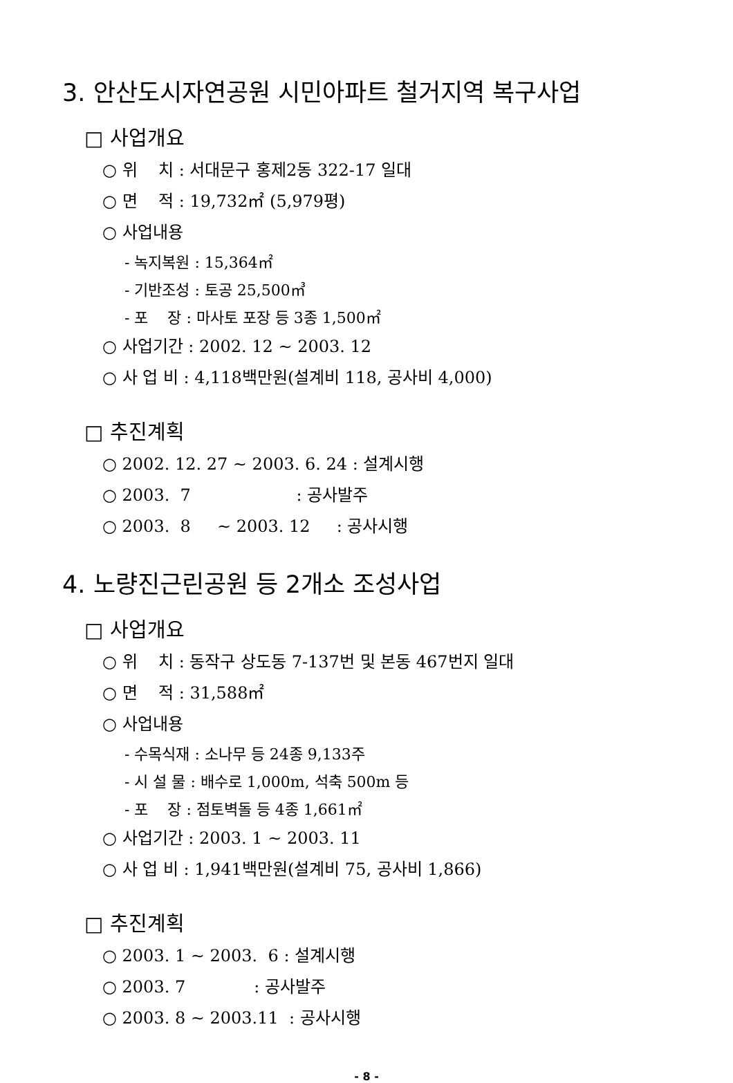3. 안산도시자연공원 시민아파트 철거지역 복구사업
□ 사업개요
○ 위 치 : 서대문구 홍제2동 322-17 일대
○ 면 적 : 19,732㎡ (5,979평)
○ 사업내용
- 녹지복원 : 15,364㎡
- 기반조성 : 토공 25,500㎥
- 포 장 : 마사토 포장 등 3종 1,500㎡
○ 사업기간 : 2002. 12 ~ 2003. 12
○ 사 업 비 : 4,118백만원(설계비 118, 공사비 4,000)
□ 추진계획
○ 2002. 12. 27 ~ 2003. 6. 24 : 설계시행
○ 2003. 7 : 공사발주
○ 2003. 8 ~ 2003. 12 : 공사시행
4. 노량진근린공원 등 2개소 조성사업
□ 사업개요
○ 위 치 : 동작구 상도동 7-137번 및 본동 467번지 일대
○ 면 적 : 31,588㎡
○ 사업내용
- 수목식재 : 소나무 등 24종 9,133주
- 시 설 물 : 배수로 1,000m, 석축 500m 등
- 포 장 : 점토벽돌 등 4종 1,661㎡
○ 사업기간 : 2003. 1 ~ 2003. 11
○ 사 업 비 : 1,941백만원(설계비 75, 공사비 1,866)
□ 추진계획
○ 2003. 1 ~ 2003. 6 : 설계시행
○ 2003. 7 : 공사발주
○ 2003. 8 ~ 2003.11 : 공사시행
- 8 -